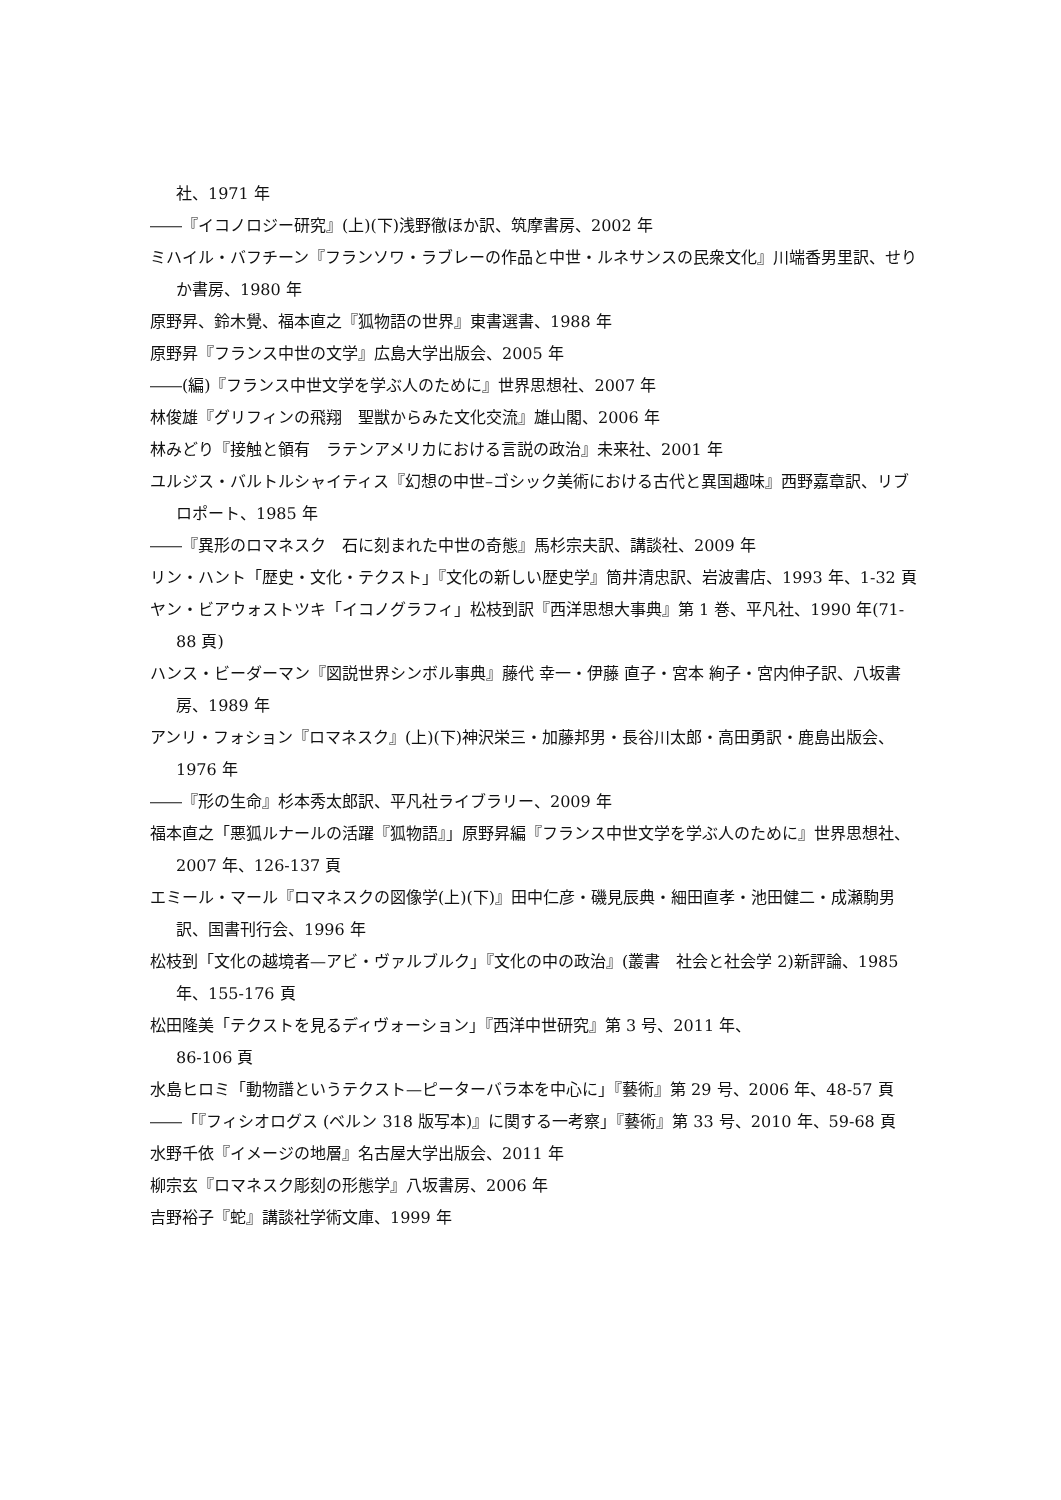社、1971 年
――『イコノロジー研究』(上)(下)浅野徹ほか訳、筑摩書房、2002 年
ミハイル・バフチーン『フランソワ・ラブレーの作品と中世・ルネサンスの民衆文化』川端香男里訳、せりか書房、1980 年
原野昇、鈴木覺、福本直之『狐物語の世界』東書選書、1988 年
原野昇『フランス中世の文学』広島大学出版会、2005 年
――(編)『フランス中世文学を学ぶ人のために』世界思想社、2007 年
林俊雄『グリフィンの飛翔　聖獣からみた文化交流』雄山閣、2006 年
林みどり『接触と領有　ラテンアメリカにおける言説の政治』未来社、2001 年
ユルジス・バルトルシャイティス『幻想の中世–ゴシック美術における古代と異国趣味』西野嘉章訳、リブロポート、1985 年
――『異形のロマネスク　石に刻まれた中世の奇態』馬杉宗夫訳、講談社、2009 年
リン・ハント「歴史・文化・テクスト」『文化の新しい歴史学』筒井清忠訳、岩波書店、1993 年、1-32 頁
ヤン・ビアウォストツキ「イコノグラフィ」松枝到訳『西洋思想大事典』第 1 巻、平凡社、1990 年(71-88 頁)
ハンス・ビーダーマン『図説世界シンボル事典』藤代 幸一・伊藤 直子・宮本 絢子・宮内伸子訳、八坂書房、1989 年
アンリ・フォション『ロマネスク』(上)(下)神沢栄三・加藤邦男・長谷川太郎・高田勇訳・鹿島出版会、1976 年
――『形の生命』杉本秀太郎訳、平凡社ライブラリー、2009 年
福本直之「悪狐ルナールの活躍『狐物語』」原野昇編『フランス中世文学を学ぶ人のために』世界思想社、2007 年、126-137 頁
エミール・マール『ロマネスクの図像学(上)(下)』田中仁彦・磯見辰典・細田直孝・池田健二・成瀬駒男訳、国書刊行会、1996 年
松枝到「文化の越境者—アビ・ヴァルブルク」『文化の中の政治』(叢書　社会と社会学 2)新評論、1985 年、155-176 頁
松田隆美「テクストを見るディヴォーション」『西洋中世研究』第 3 号、2011 年、
86-106 頁
水島ヒロミ「動物譜というテクスト—ピーターバラ本を中心に」『藝術』第 29 号、2006 年、48-57 頁
――「『フィシオログス (ベルン 318 版写本)』に関する一考察」『藝術』第 33 号、2010 年、59-68 頁
水野千依『イメージの地層』名古屋大学出版会、2011 年
柳宗玄『ロマネスク彫刻の形態学』八坂書房、2006 年
吉野裕子『蛇』講談社学術文庫、1999 年